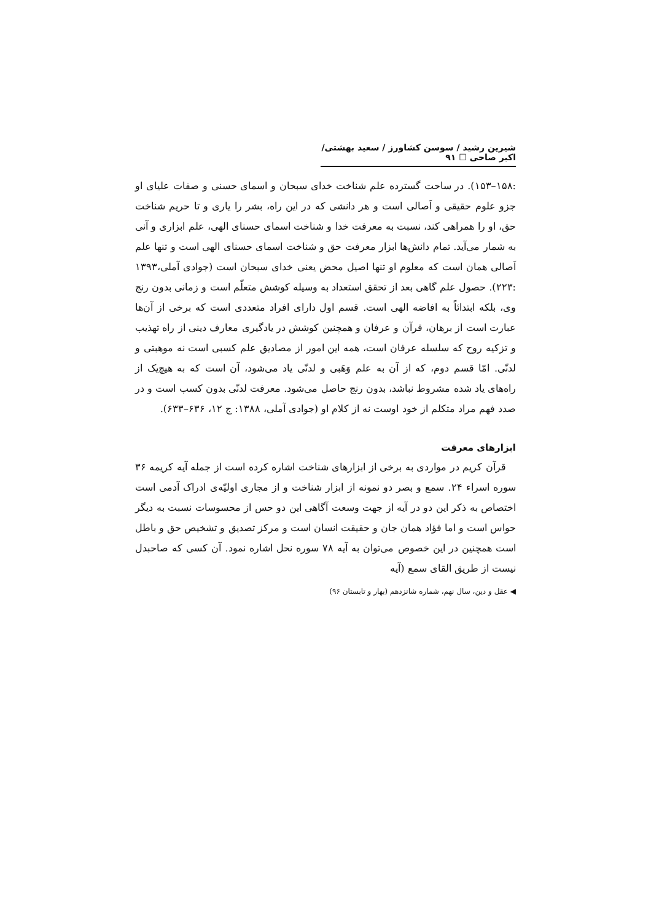شیرین رشید / سوسن کشاورز / سعید بهشتی/ اکبر صاحی ☐ ۹۱
:۱۵۸–۱۵۳). در ساحت گسترده علم شناخت خدای سبحان و اسمای حسنی و صفات علیای او جزو علوم حقیقی و اَصالی است و هر دانشی که در این راه، بشر را یاری و تا حریم شناخت حق، او را همراهی کند، نسبت به معرفت خدا و شناخت اسمای حسنای الهی، علم ابزاری و آنی به شمار می‌آید. تمام دانش‌ها ابزار معرفت حق و شناخت اسمای حسنای الهی است و تنها علم اَصالی همان است که معلوم او تنها اصیل محض یعنی خدای سبحان است (جوادی آملی،۱۳۹۳ :۲۲۳). حصول علم گاهی بعد از تحقق استعداد به وسیله کوشش متعلّم است و زمانی بدون رنج وی، بلکه ابتدائاً به افاضه الهی است. قسم اول دارای افراد متعددی است که برخی از آن‌ها عبارت است از برهان، قرآن و عرفان و همچنین کوشش در یادگیری معارف دینی از راه تهذیب و تزکیه روح که سلسله عرفان است، همه این امور از مصادیق علم کسبی است نه موهبتی و لدنّی. امّا قسم دوم، که از آن به علم وَهَبی و لدنّی یاد می‌شود، آن است که به هیچ‌یک از راه‌های یاد شده مشروط نباشد، بدون رنج حاصل می‌شود. معرفت لدنّی بدون کسب است و در صدد فهم مراد متکلم از خود اوست نه از کلام او (جوادی آملی، ۱۳۸۸: ج ۱۲، ۶۳۶–۶۳۳).
ابزارهای معرفت
قرآن کریم در مواردی به برخی از ابزارهای شناخت اشاره کرده است از جمله آیه کریمه ۳۶ سوره اسراء ۲۴. سمع و بصر دو نمونه از ابزار شناخت و از مجاری اولیّه‌ی ادراک آدمی است اختصاص به ذکر این دو در آیه از جهت وسعت آگاهی این دو حس از محسوسات نسبت به دیگر حواس است و اما فؤاد همان جان و حقیقت انسان است و مرکز تصدیق و تشخیص حق و باطل است همچنین در این خصوص می‌توان به آیه ۷۸ سوره نحل اشاره نمود. آن کسی که صاحبدل نیست از طریق القای سمع (آیه
◀ عقل و دین، سال نهم، شماره شانزدهم (بهار و تابستان ۹۶)